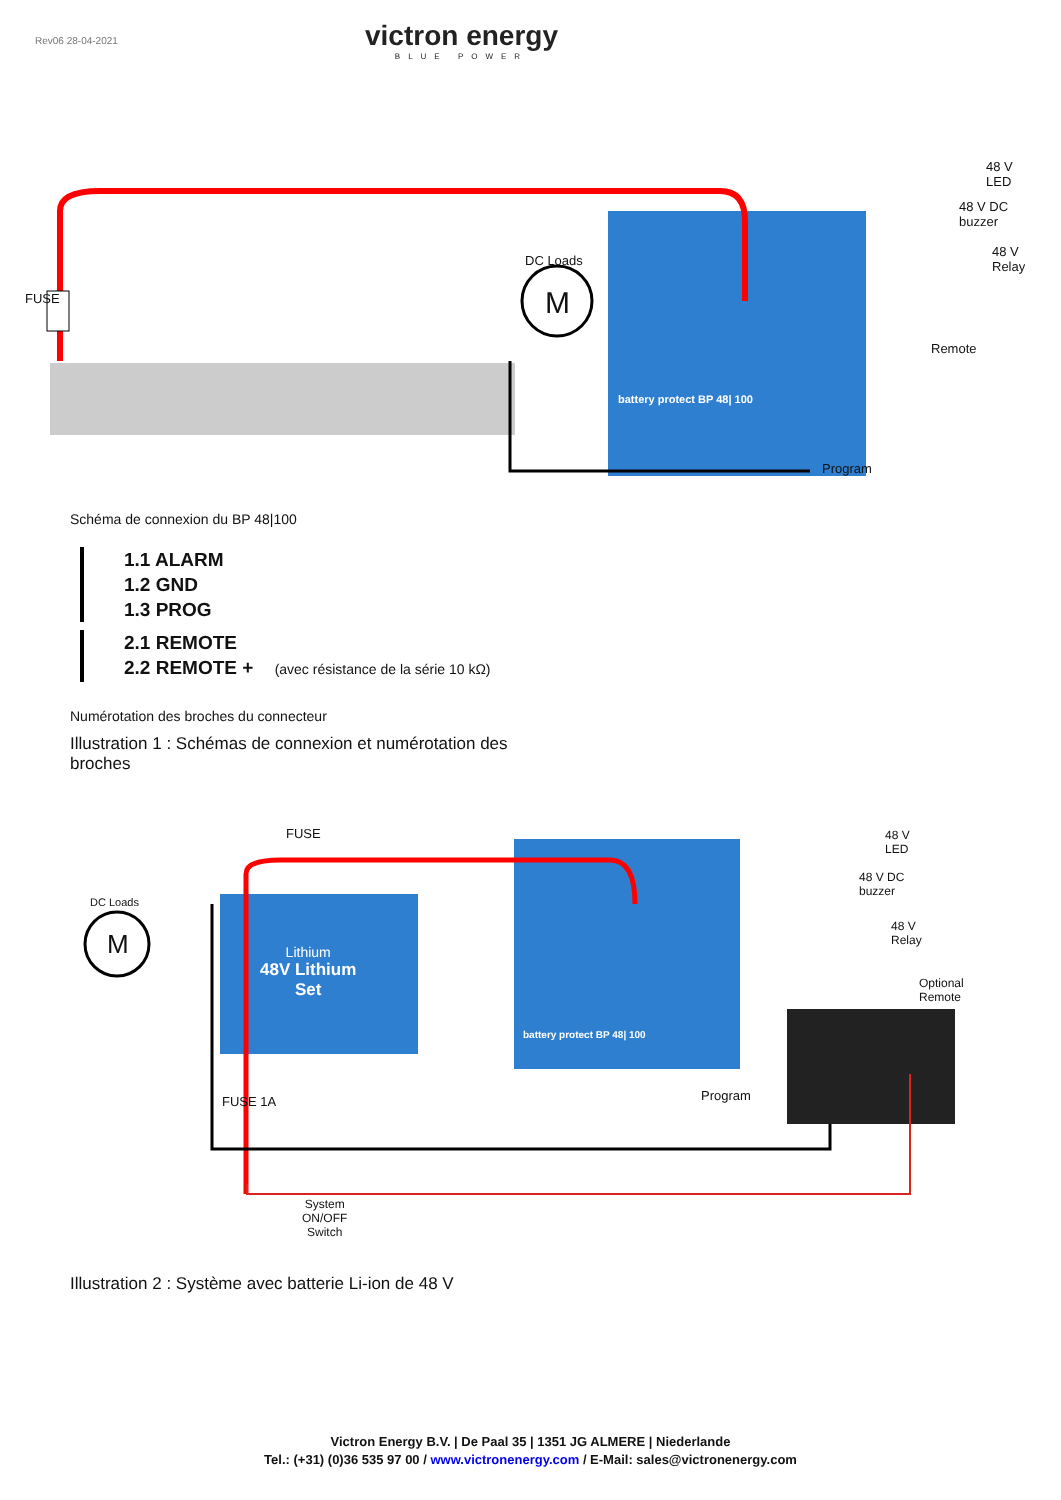Rev06 28-04-2021
victron energy
BLUE POWER
DC Loads
M
FUSE
battery protect BP 48| 100
48 V
LED
48 V DC
buzzer
48 V
Relay
Remote
Program
Schéma de connexion du BP 48|100
1.1 ALARM
1.2 GND
1.3 PROG
2.1 REMOTE
2.2 REMOTE + (avec résistance de la série 10 kΩ)
Numérotation des broches du connecteur
Illustration 1 : Schémas de connexion et numérotation des broches
FUSE
DC Loads
M
Lithium
48V Lithium
Set
battery protect BP 48| 100
48 V
LED
48 V DC
buzzer
48 V
Relay
Optional
Remote
Program
FUSE 1A
System
ON/OFF
Switch
Illustration 2 : Système avec batterie Li-ion de 48 V
Victron Energy B.V. | De Paal 35 | 1351 JG ALMERE | Niederlande
Tel.: (+31) (0)36 535 97 00 / www.victronenergy.com / E-Mail: sales@victronenergy.com